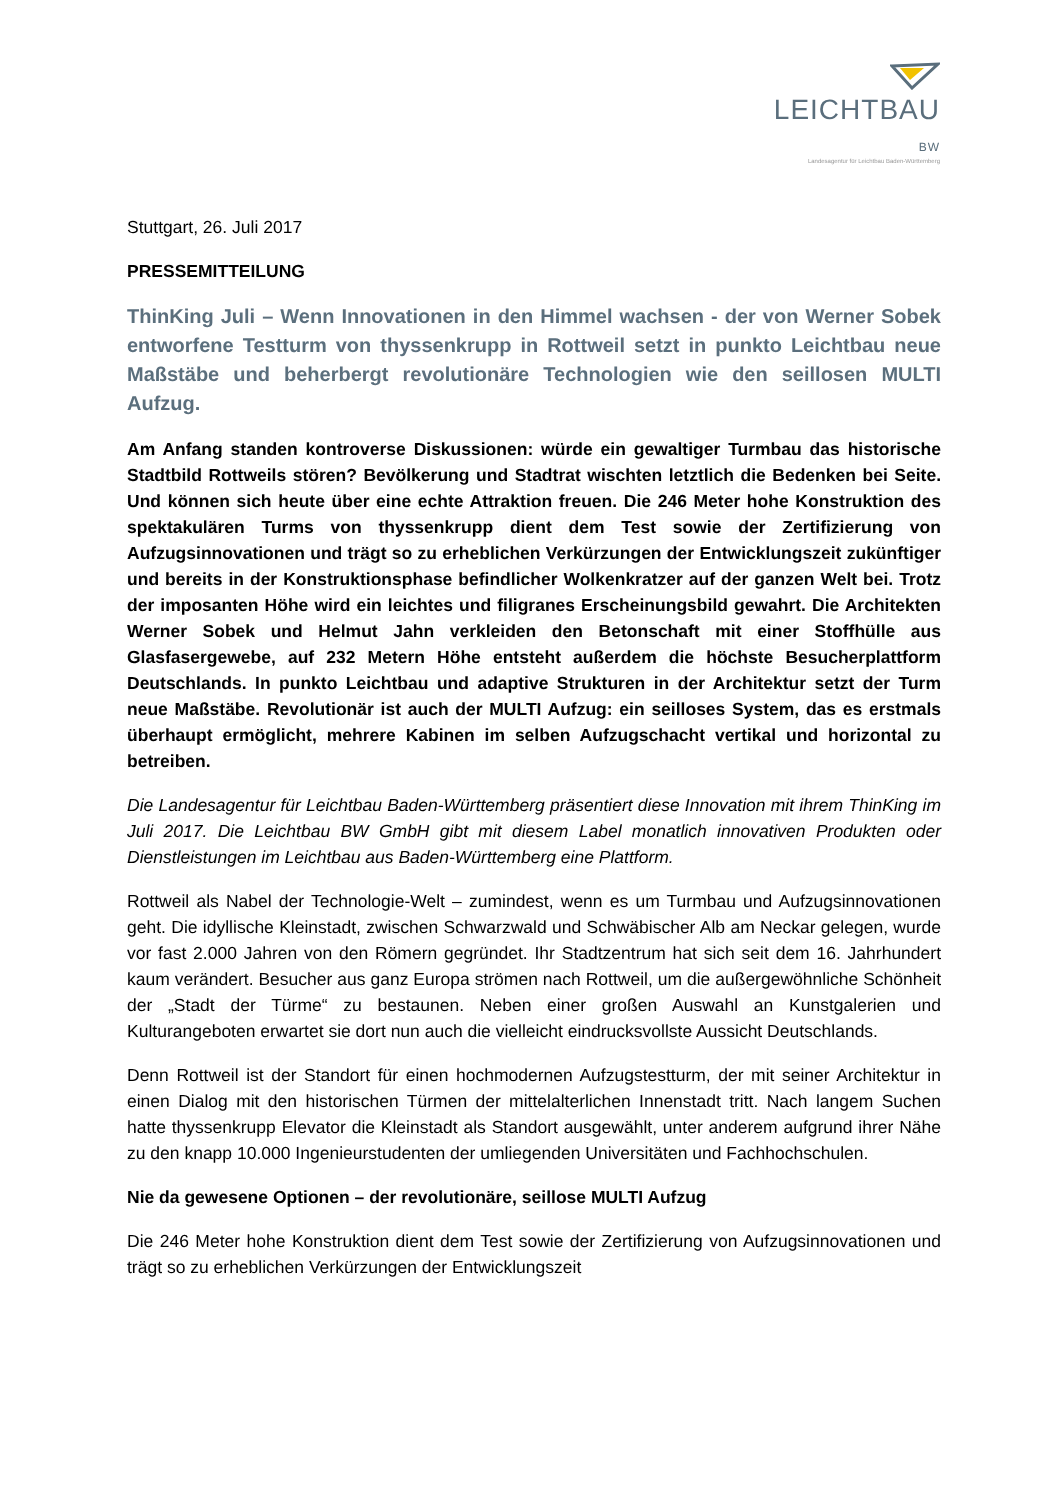LEICHTBAU BW
Landesagentur für Leichtbau Baden-Württemberg
Stuttgart, 26. Juli 2017
PRESSEMITTEILUNG
ThinKing Juli – Wenn Innovationen in den Himmel wachsen - der von Werner Sobek entworfene Testturm von thyssenkrupp in Rottweil setzt in punkto Leichtbau neue Maßstäbe und beherbergt revolutionäre Technologien wie den seillosen MULTI Aufzug.
Am Anfang standen kontroverse Diskussionen: würde ein gewaltiger Turmbau das historische Stadtbild Rottweils stören? Bevölkerung und Stadtrat wischten letztlich die Bedenken bei Seite. Und können sich heute über eine echte Attraktion freuen. Die 246 Meter hohe Konstruktion des spektakulären Turms von thyssenkrupp dient dem Test sowie der Zertifizierung von Aufzugsinnovationen und trägt so zu erheblichen Verkürzungen der Entwicklungszeit zukünftiger und bereits in der Konstruktionsphase befindlicher Wolkenkratzer auf der ganzen Welt bei. Trotz der imposanten Höhe wird ein leichtes und filigranes Erscheinungsbild gewahrt. Die Architekten Werner Sobek und Helmut Jahn verkleiden den Betonschaft mit einer Stoffhülle aus Glasfasergewebe, auf 232 Metern Höhe entsteht außerdem die höchste Besucherplattform Deutschlands. In punkto Leichtbau und adaptive Strukturen in der Architektur setzt der Turm neue Maßstäbe. Revolutionär ist auch der MULTI Aufzug: ein seilloses System, das es erstmals überhaupt ermöglicht, mehrere Kabinen im selben Aufzugschacht vertikal und horizontal zu betreiben.
Die Landesagentur für Leichtbau Baden-Württemberg präsentiert diese Innovation mit ihrem ThinKing im Juli 2017. Die Leichtbau BW GmbH gibt mit diesem Label monatlich innovativen Produkten oder Dienstleistungen im Leichtbau aus Baden-Württemberg eine Plattform.
Rottweil als Nabel der Technologie-Welt – zumindest, wenn es um Turmbau und Aufzugsinnovationen geht. Die idyllische Kleinstadt, zwischen Schwarzwald und Schwäbischer Alb am Neckar gelegen, wurde vor fast 2.000 Jahren von den Römern gegründet. Ihr Stadtzentrum hat sich seit dem 16. Jahrhundert kaum verändert. Besucher aus ganz Europa strömen nach Rottweil, um die außergewöhnliche Schönheit der „Stadt der Türme“ zu bestaunen. Neben einer großen Auswahl an Kunstgalerien und Kulturangeboten erwartet sie dort nun auch die vielleicht eindrucksvollste Aussicht Deutschlands.
Denn Rottweil ist der Standort für einen hochmodernen Aufzugstestturm, der mit seiner Architektur in einen Dialog mit den historischen Türmen der mittelalterlichen Innenstadt tritt. Nach langem Suchen hatte thyssenkrupp Elevator die Kleinstadt als Standort ausgewählt, unter anderem aufgrund ihrer Nähe zu den knapp 10.000 Ingenieurstudenten der umliegenden Universitäten und Fachhochschulen.
Nie da gewesene Optionen – der revolutionäre, seillose MULTI Aufzug
Die 246 Meter hohe Konstruktion dient dem Test sowie der Zertifizierung von Aufzugsinnovationen und trägt so zu erheblichen Verkürzungen der Entwicklungszeit